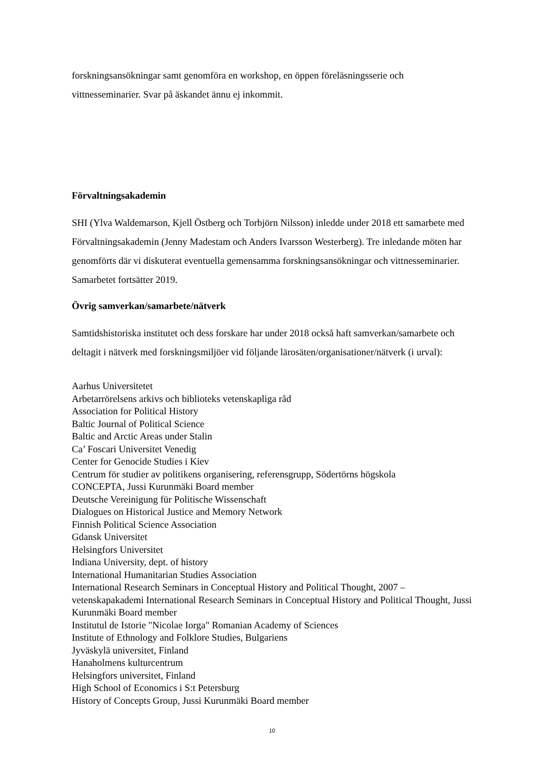forskningsansökningar samt genomföra en workshop, en öppen föreläsningsserie och vittnesseminarier. Svar på äskandet ännu ej inkommit.
Förvaltningsakademin
SHI (Ylva Waldemarson, Kjell Östberg och Torbjörn Nilsson) inledde under 2018 ett samarbete med Förvaltningsakademin (Jenny Madestam och Anders Ivarsson Westerberg). Tre inledande möten har genomförts där vi diskuterat eventuella gemensamma forskningsansökningar och vittnesseminarier. Samarbetet fortsätter 2019.
Övrig samverkan/samarbete/nätverk
Samtidshistoriska institutet och dess forskare har under 2018 också haft samverkan/samarbete och deltagit i nätverk med forskningsmiljöer vid följande lärosäten/organisationer/nätverk (i urval):
Aarhus Universitetet
Arbetarrörelsens arkivs och biblioteks vetenskapliga råd
Association for Political History
Baltic Journal of Political Science
Baltic and Arctic Areas under Stalin
Ca’ Foscari Universitet Venedig
Center for Genocide Studies i Kiev
Centrum för studier av politikens organisering, referensgrupp, Södertörns högskola
CONCEPTA, Jussi Kurunmäki Board member
Deutsche Vereinigung für Politische Wissenschaft
Dialogues on Historical Justice and Memory Network
Finnish Political Science Association
Gdansk Universitet
Helsingfors Universitet
Indiana University, dept. of history
International Humanitarian Studies Association
International Research Seminars in Conceptual History and Political Thought, 2007 – vetenskapakademi International Research Seminars in Conceptual History and Political Thought, Jussi Kurunmäki Board member
Institutul de Istorie "Nicolae Iorga" Romanian Academy of Sciences
Institute of Ethnology and Folklore Studies, Bulgariens
Jyväskylä universitet, Finland
Hanaholmens kulturcentrum
Helsingfors universitet, Finland
High School of Economics i S:t Petersburg
History of Concepts Group, Jussi Kurunmäki Board member
10